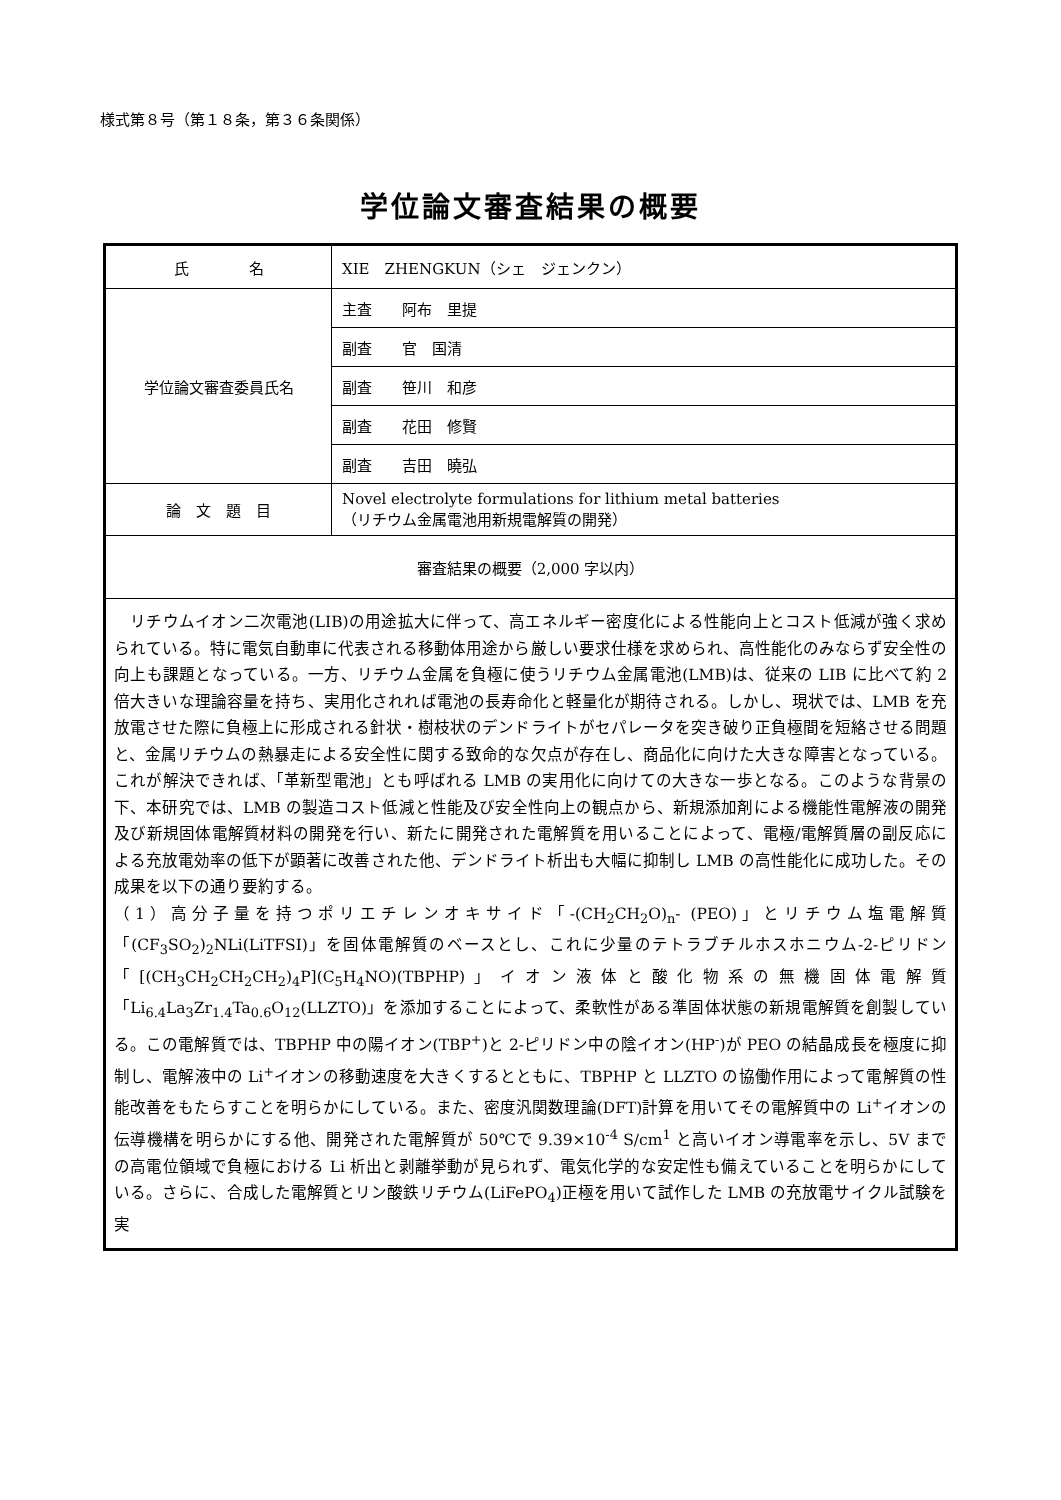様式第８号（第１８条，第３６条関係）
学位論文審査結果の概要
| 氏 名 | XIE ZHENGKUN（シェ ジェンクン） |
| 学位論文審査委員氏名 | 主査 阿布 里提 |
| | 副査 官 国清 |
| | 副査 笹川 和彦 |
| | 副査 花田 修賢 |
| | 副査 吉田 曉弘 |
| 論 文 題 目 | Novel electrolyte formulations for lithium metal batteries （リチウム金属電池用新規電解質の開発） |
| 審査結果の概要（2,000 字以内） | |
| リチウムイオン二次電池(LIB)の用途拡大に伴って、高エネルギー密度化による性能向上とコスト低減が強く求められている。特に電気自動車に代表される移動体用途から厳しい要求仕様を求められ、高性能化のみならず安全性の向上も課題となっている。一方、リチウム金属を負極に使うリチウム金属電池(LMB)は、従来の LIB に比べて約 2 倍大きいな理論容量を持ち、実用化されれば電池の長寿命化と軽量化が期待される。しかし、現状では、LMB を充放電させた際に負極上に形成される針状・樹枝状のデンドライトがセパレータを突き破り正負極間を短絡させる問題と、金属リチウムの熱暴走による安全性に関する致命的な欠点が存在し、商品化に向けた大きな障害となっている。これが解決できれば、「革新型電池」とも呼ばれる LMB の実用化に向けての大きな一歩となる。このような背景の下、本研究では、LMB の製造コスト低減と性能及び安全性向上の観点から、新規添加剤による機能性電解液の開発及び新規固体電解質材料の開発を行い、新たに開発された電解質を用いることによって、電極/電解質層の副反応による充放電効率の低下が顕著に改善された他、デンドライト析出も大幅に抑制し LMB の高性能化に成功した。その成果を以下の通り要約する。 （1）高分子量を持つポリエチレンオキサイド「-(CH<sub>2</sub>CH<sub>2</sub>O)<sub>n</sub>- (PEO)」とリチウム塩電解質「(CF<sub>3</sub>SO<sub>2</sub>)<sub>2</sub>NLi(LiTFSI)」を固体電解質のベースとし、これに少量のテトラブチルホスホニウム-2-ピリドン「[(CH<sub>3</sub>CH<sub>2</sub>CH<sub>2</sub>CH<sub>2</sub>)<sub>4</sub>P](C<sub>5</sub>H<sub>4</sub>NO)(TBPHP)」イオン液体と酸化物系の無機固体電解質「Li<sub>6.4</sub>La<sub>3</sub>Zr<sub>1.4</sub>Ta<sub>0.6</sub>O<sub>12</sub>(LLZTO)」を添加することによって、柔軟性がある準固体状態の新規電解質を創製している。この電解質では、TBPHP 中の陽イオン(TBP<sup>+</sup>)と 2-ピリドン中の陰イオン(HP<sup>-</sup>)が PEO の結晶成長を極度に抑制し、電解液中の Li<sup>+</sup>イオンの移動速度を大きくするとともに、TBPHP と LLZTO の協働作用によって電解質の性能改善をもたらすことを明らかにしている。また、密度汎関数理論(DFT)計算を用いてその電解質中の Li<sup>+</sup>イオンの伝導機構を明らかにする他、開発された電解質が 50℃で 9.39×10<sup>-4</sup> S/cm<sup>1</sup> と高いイオン導電率を示し、5V までの高電位領域で負極における Li 析出と剥離挙動が見られず、電気化学的な安定性も備えていることを明らかにしている。さらに、合成した電解質とリン酸鉄リチウム(LiFePO<sub>4</sub>)正極を用いて試作した LMB の充放電サイクル試験を実 | |